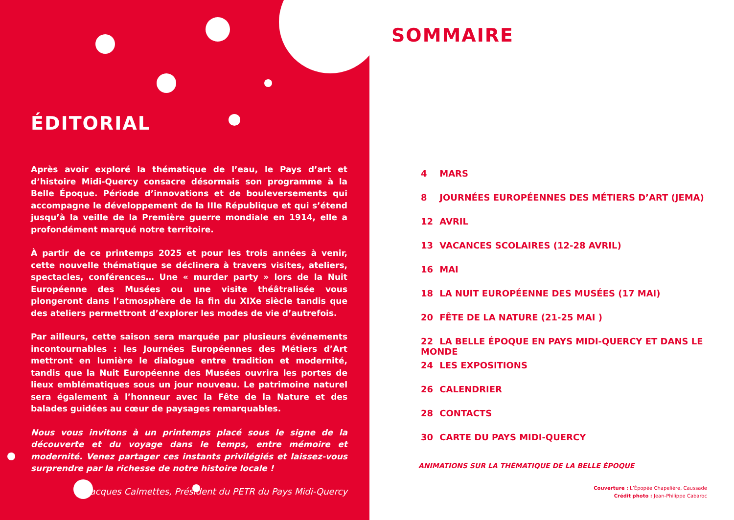ÉDITORIAL
Après avoir exploré la thématique de l’eau, le Pays d’art et d’histoire Midi-Quercy consacre désormais son programme à la Belle Époque. Période d’innovations et de bouleversements qui accompagne le développement de la IIIe République et qui s’étend jusqu’à la veille de la Première guerre mondiale en 1914, elle a profondément marqué notre territoire.
À partir de ce printemps 2025 et pour les trois années à venir, cette nouvelle thématique se déclinera à travers visites, ateliers, spectacles, conférences… Une « murder party » lors de la Nuit Européenne des Musées ou une visite théâtralisée vous plongeront dans l’atmosphère de la fin du XIXe siècle tandis que des ateliers permettront d’explorer les modes de vie d’autrefois.
Par ailleurs, cette saison sera marquée par plusieurs événements incontournables : les Journées Européennes des Métiers d’Art mettront en lumière le dialogue entre tradition et modernité, tandis que la Nuit Européenne des Musées ouvrira les portes de lieux emblématiques sous un jour nouveau. Le patrimoine naturel sera également à l’honneur avec la Fête de la Nature et des balades guidées au cœur de paysages remarquables.
Nous vous invitons à un printemps placé sous le signe de la découverte et du voyage dans le temps, entre mémoire et modernité. Venez partager ces instants privilégiés et laissez-vous surprendre par la richesse de notre histoire locale !
Jacques Calmettes, Président du PETR du Pays Midi-Quercy
SOMMAIRE
4 MARS
8 JOURNÉES EUROPÉENNES DES MÉTIERS D’ART (JEMA)
12 AVRIL
13 VACANCES SCOLAIRES (12-28 AVRIL)
16 MAI
18 LA NUIT EUROPÉENNE DES MUSÉES (17 MAI)
20 FÊTE DE LA NATURE (21-25 MAI )
22 LA BELLE ÉPOQUE EN PAYS MIDI-QUERCY ET DANS LE MONDE
24 LES EXPOSITIONS
26 CALENDRIER
28 CONTACTS
30 CARTE DU PAYS MIDI-QUERCY
ANIMATIONS SUR LA THÉMATIQUE DE LA BELLE ÉPOQUE
Couverture : L’Épopée Chapelière, Caussade
Crédit photo : Jean-Philippe Cabaroc